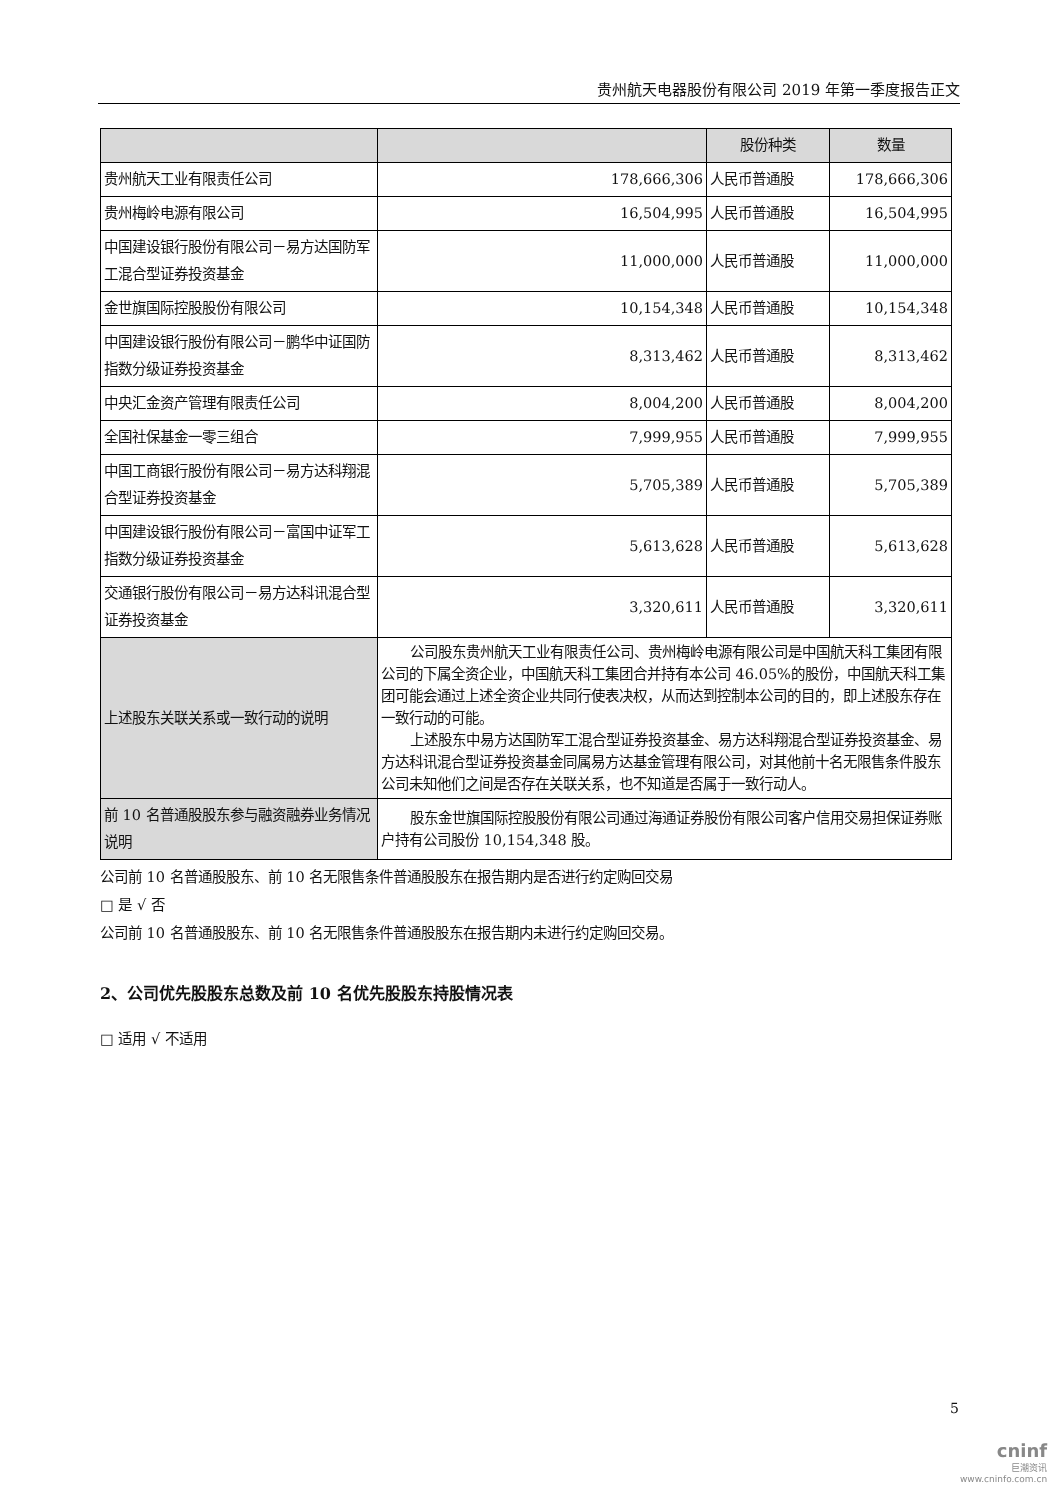贵州航天电器股份有限公司 2019 年第一季度报告正文
| | | 股份种类 | 数量 |
| --- | --- | --- | --- |
| 贵州航天工业有限责任公司 | 178,666,306 | 人民币普通股 | 178,666,306 |
| 贵州梅岭电源有限公司 | 16,504,995 | 人民币普通股 | 16,504,995 |
| 中国建设银行股份有限公司－易方达国防军工混合型证券投资基金 | 11,000,000 | 人民币普通股 | 11,000,000 |
| 金世旗国际控股股份有限公司 | 10,154,348 | 人民币普通股 | 10,154,348 |
| 中国建设银行股份有限公司－鹏华中证国防指数分级证券投资基金 | 8,313,462 | 人民币普通股 | 8,313,462 |
| 中央汇金资产管理有限责任公司 | 8,004,200 | 人民币普通股 | 8,004,200 |
| 全国社保基金一零三组合 | 7,999,955 | 人民币普通股 | 7,999,955 |
| 中国工商银行股份有限公司－易方达科翔混合型证券投资基金 | 5,705,389 | 人民币普通股 | 5,705,389 |
| 中国建设银行股份有限公司－富国中证军工指数分级证券投资基金 | 5,613,628 | 人民币普通股 | 5,613,628 |
| 交通银行股份有限公司－易方达科讯混合型证券投资基金 | 3,320,611 | 人民币普通股 | 3,320,611 |
| 上述股东关联关系或一致行动的说明 | 公司股东贵州航天工业有限责任公司、贵州梅岭电源有限公司是中国航天科工集团有限公司的下属全资企业，中国航天科工集团合并持有本公司 46.05%的股份，中国航天科工集团可能会通过上述全资企业共同行使表决权，从而达到控制本公司的目的，即上述股东存在一致行动的可能。 上述股东中易方达国防军工混合型证券投资基金、易方达科翔混合型证券投资基金、易方达科讯混合型证券投资基金同属易方达基金管理有限公司，对其他前十名无限售条件股东公司未知他们之间是否存在关联关系，也不知道是否属于一致行动人。 | | |
| 前 10 名普通股股东参与融资融券业务情况说明 | 股东金世旗国际控股股份有限公司通过海通证券股份有限公司客户信用交易担保证券账户持有公司股份 10,154,348 股。 | | |
公司前 10 名普通股股东、前 10 名无限售条件普通股股东在报告期内是否进行约定购回交易
□ 是 √ 否
公司前 10 名普通股股东、前 10 名无限售条件普通股股东在报告期内未进行约定购回交易。
2、公司优先股股东总数及前 10 名优先股股东持股情况表
□ 适用 √ 不适用
5
cninf
巨潮资讯
www.cninfo.com.cn